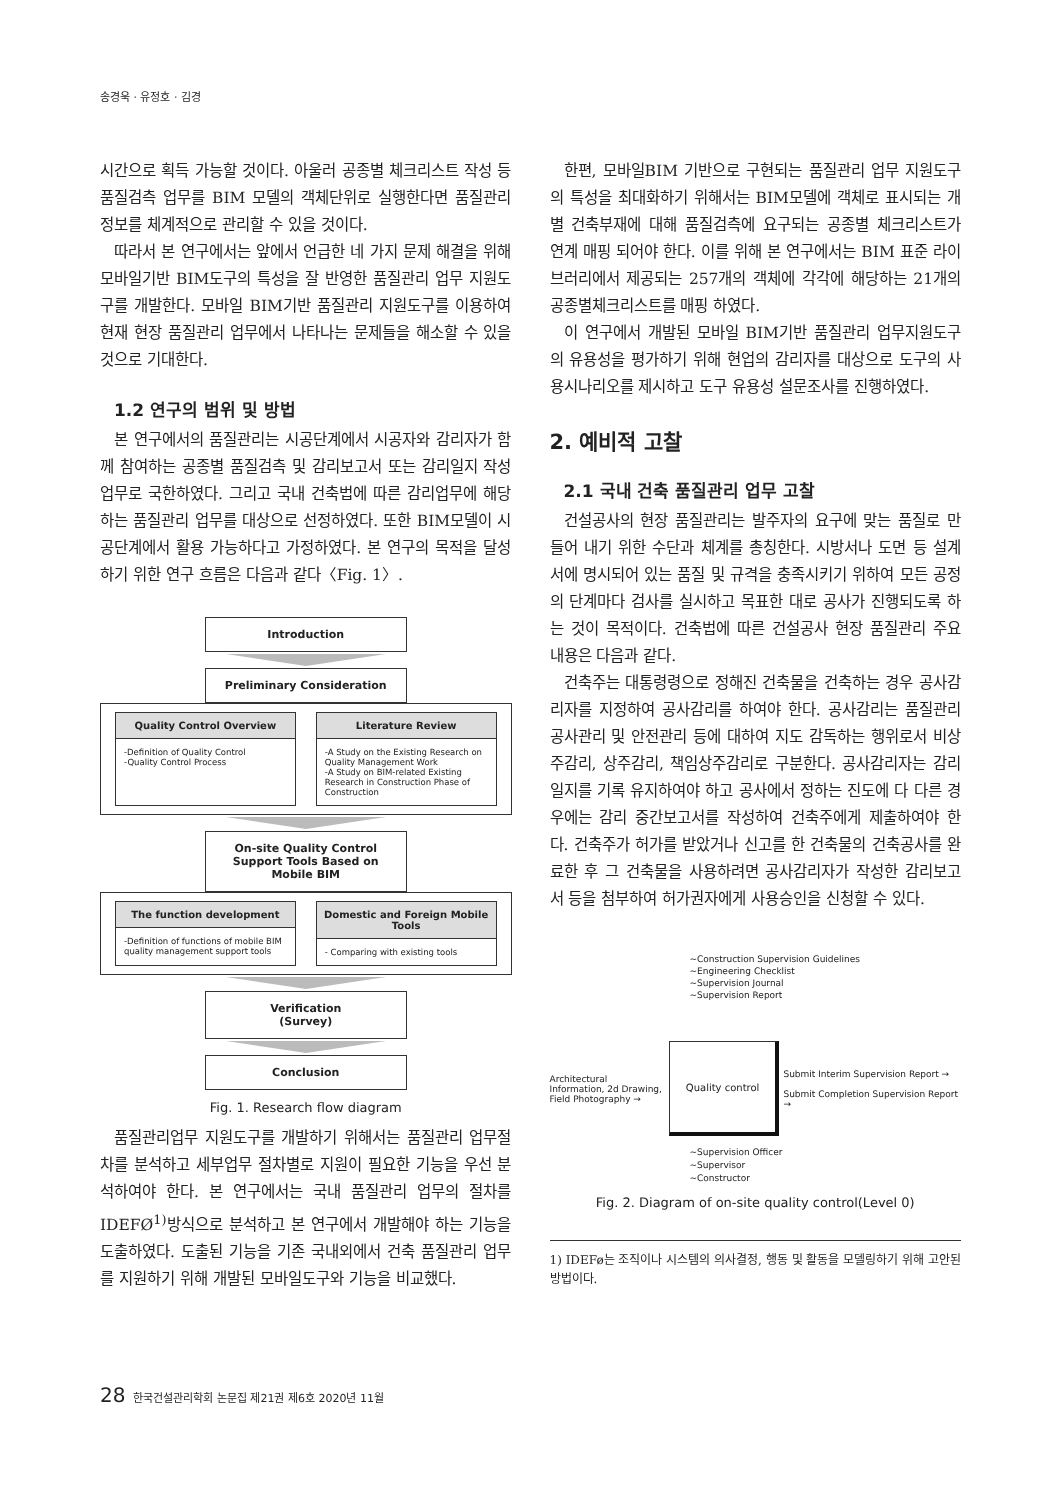송경욱 · 유정호 · 김경
시간으로 획득 가능할 것이다. 아울러 공종별 체크리스트 작성 등 품질검측 업무를 BIM 모델의 객체단위로 실행한다면 품질관리 정보를 체계적으로 관리할 수 있을 것이다.
따라서 본 연구에서는 앞에서 언급한 네 가지 문제 해결을 위해 모바일기반 BIM도구의 특성을 잘 반영한 품질관리 업무 지원도구를 개발한다. 모바일 BIM기반 품질관리 지원도구를 이용하여 현재 현장 품질관리 업무에서 나타나는 문제들을 해소할 수 있을 것으로 기대한다.
1.2 연구의 범위 및 방법
본 연구에서의 품질관리는 시공단계에서 시공자와 감리자가 함께 참여하는 공종별 품질검측 및 감리보고서 또는 감리일지 작성 업무로 국한하였다. 그리고 국내 건축법에 따른 감리업무에 해당하는 품질관리 업무를 대상으로 선정하였다. 또한 BIM모델이 시공단계에서 활용 가능하다고 가정하였다. 본 연구의 목적을 달성하기 위한 연구 흐름은 다음과 같다〈Fig. 1〉.
Introduction
Preliminary Consideration
Quality Control Overview
-Definition of Quality Control
-Quality Control Process
Literature Review
-A Study on the Existing Research on Quality Management Work
-A Study on BIM-related Existing Research in Construction Phase of Construction
On-site Quality Control Support Tools Based on Mobile BIM
The function development
-Definition of functions of mobile BIM quality management support tools
Domestic and Foreign Mobile Tools
- Comparing with existing tools
Verification
(Survey)
Conclusion
Fig. 1. Research flow diagram
품질관리업무 지원도구를 개발하기 위해서는 품질관리 업무절차를 분석하고 세부업무 절차별로 지원이 필요한 기능을 우선 분석하여야 한다. 본 연구에서는 국내 품질관리 업무의 절차를 IDEFØ<sup>1)</sup>방식으로 분석하고 본 연구에서 개발해야 하는 기능을 도출하였다. 도출된 기능을 기존 국내외에서 건축 품질관리 업무를 지원하기 위해 개발된 모바일도구와 기능을 비교했다.
한편, 모바일BIM 기반으로 구현되는 품질관리 업무 지원도구의 특성을 최대화하기 위해서는 BIM모델에 객체로 표시되는 개별 건축부재에 대해 품질검측에 요구되는 공종별 체크리스트가 연계 매핑 되어야 한다. 이를 위해 본 연구에서는 BIM 표준 라이브러리에서 제공되는 257개의 객체에 각각에 해당하는 21개의 공종별체크리스트를 매핑 하였다.
이 연구에서 개발된 모바일 BIM기반 품질관리 업무지원도구의 유용성을 평가하기 위해 현업의 감리자를 대상으로 도구의 사용시나리오를 제시하고 도구 유용성 설문조사를 진행하였다.
2. 예비적 고찰
2.1 국내 건축 품질관리 업무 고찰
건설공사의 현장 품질관리는 발주자의 요구에 맞는 품질로 만들어 내기 위한 수단과 체계를 총칭한다. 시방서나 도면 등 설계서에 명시되어 있는 품질 및 규격을 충족시키기 위하여 모든 공정의 단계마다 검사를 실시하고 목표한 대로 공사가 진행되도록 하는 것이 목적이다. 건축법에 따른 건설공사 현장 품질관리 주요 내용은 다음과 같다.
건축주는 대통령령으로 정해진 건축물을 건축하는 경우 공사감리자를 지정하여 공사감리를 하여야 한다. 공사감리는 품질관리 공사관리 및 안전관리 등에 대하여 지도 감독하는 행위로서 비상주감리, 상주감리, 책임상주감리로 구분한다. 공사감리자는 감리일지를 기록 유지하여야 하고 공사에서 정하는 진도에 다 다른 경우에는 감리 중간보고서를 작성하여 건축주에게 제출하여야 한다. 건축주가 허가를 받았거나 신고를 한 건축물의 건축공사를 완료한 후 그 건축물을 사용하려면 공사감리자가 작성한 감리보고서 등을 첨부하여 허가권자에게 사용승인을 신청할 수 있다.
~Construction Supervision Guidelines
~Engineering Checklist
~Supervision Journal
~Supervision Report
Architectural Information, 2d Drawing, Field Photography →
Quality control
Submit Interim Supervision Report →
Submit Completion Supervision Report →
~Supervision Officer
~Supervisor
~Constructor
Fig. 2. Diagram of on-site quality control(Level 0)
1) IDEFø는 조직이나 시스템의 의사결정, 행동 및 활동을 모델링하기 위해 고안된 방법이다.
28 한국건설관리학회 논문집 제21권 제6호 2020년 11월